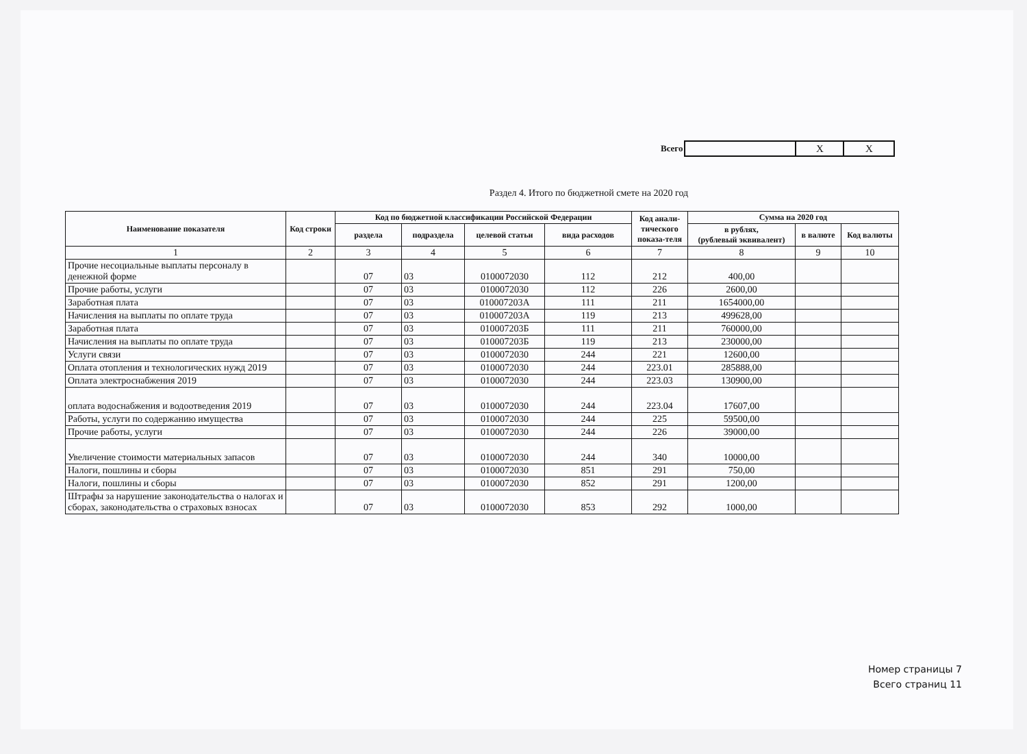Всего
| | X | X |
Раздел 4. Итого по бюджетной смете на 2020 год
| Наименование показателя | Код строки | Код по бюджетной классификации Российской Федерации | | | | Код анали-тического показа-теля | Сумма на 2020 год | | |
| --- | --- | --- | --- | --- | --- | --- | --- | --- | --- |
| | | раздела | подраздела | целевой статьи | вида расходов | | в рублях, (рублевый эквивалент) | в валюте | Код валюты |
| 1 | 2 | 3 | 4 | 5 | 6 | 7 | 8 | 9 | 10 |
| Прочие несоциальные выплаты персоналу в денежной форме | | 07 | 03 | 0100072030 | 112 | 212 | 400,00 | | |
| Прочие работы, услуги | | 07 | 03 | 0100072030 | 112 | 226 | 2600,00 | | |
| Заработная плата | | 07 | 03 | 010007203А | 111 | 211 | 1654000,00 | | |
| Начисления на выплаты по оплате труда | | 07 | 03 | 010007203А | 119 | 213 | 499628,00 | | |
| Заработная плата | | 07 | 03 | 010007203Б | 111 | 211 | 760000,00 | | |
| Начисления на выплаты по оплате труда | | 07 | 03 | 010007203Б | 119 | 213 | 230000,00 | | |
| Услуги связи | | 07 | 03 | 0100072030 | 244 | 221 | 12600,00 | | |
| Оплата отопления и технологических нужд 2019 | | 07 | 03 | 0100072030 | 244 | 223.01 | 285888,00 | | |
| Оплата электроснабжения 2019 | | 07 | 03 | 0100072030 | 244 | 223.03 | 130900,00 | | |
| оплата водоснабжения и водоотведения 2019 | | 07 | 03 | 0100072030 | 244 | 223.04 | 17607,00 | | |
| Работы, услуги по содержанию имущества | | 07 | 03 | 0100072030 | 244 | 225 | 59500,00 | | |
| Прочие работы, услуги | | 07 | 03 | 0100072030 | 244 | 226 | 39000,00 | | |
| Увеличение стоимости материальных запасов | | 07 | 03 | 0100072030 | 244 | 340 | 10000,00 | | |
| Налоги, пошлины и сборы | | 07 | 03 | 0100072030 | 851 | 291 | 750,00 | | |
| Налоги, пошлины и сборы | | 07 | 03 | 0100072030 | 852 | 291 | 1200,00 | | |
| Штрафы за нарушение законодательства о налогах и сборах, законодательства о страховых взносах | | 07 | 03 | 0100072030 | 853 | 292 | 1000,00 | | |
Номер страницы 7
Всего страниц 11